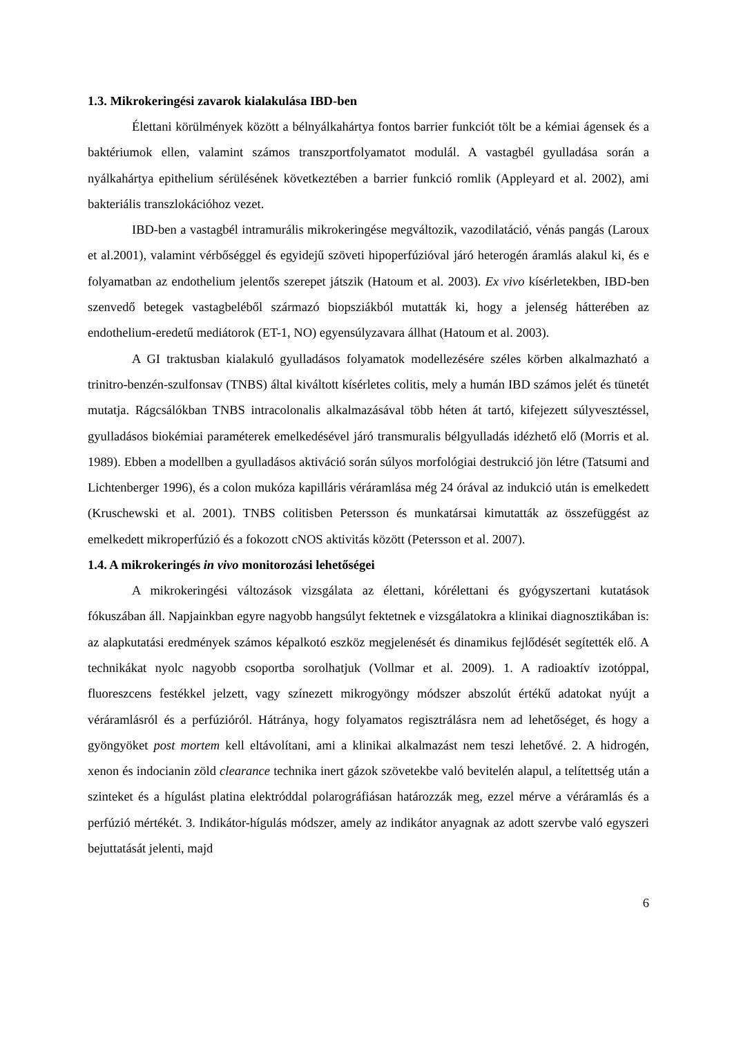1.3. Mikrokeringési zavarok kialakulása IBD-ben
Élettani körülmények között a bélnyálkahártya fontos barrier funkciót tölt be a kémiai ágensek és a baktériumok ellen, valamint számos transzportfolyamatot modulál. A vastagbél gyulladása során a nyálkahártya epithelium sérülésének következtében a barrier funkció romlik (Appleyard et al. 2002), ami bakteriális transzlokációhoz vezet.
IBD-ben a vastagbél intramurális mikrokeringése megváltozik, vazodilatáció, vénás pangás (Laroux et al.2001), valamint vérbőséggel és egyidejű szöveti hipoperfúzióval járó heterogén áramlás alakul ki, és e folyamatban az endothelium jelentős szerepet játszik (Hatoum et al. 2003). Ex vivo kísérletekben, IBD-ben szenvedő betegek vastagbeléből származó biopsziákból mutatták ki, hogy a jelenség hátterében az endothelium-eredetű mediátorok (ET-1, NO) egyensúlyzavara állhat (Hatoum et al. 2003).
A GI traktusban kialakuló gyulladásos folyamatok modellezésére széles körben alkalmazható a trinitro-benzén-szulfonsav (TNBS) által kiváltott kísérletes colitis, mely a humán IBD számos jelét és tünetét mutatja. Rágcsálókban TNBS intracolonalis alkalmazásával több héten át tartó, kifejezett súlyvesztéssel, gyulladásos biokémiai paraméterek emelkedésével járó transmuralis bélgyulladás idézhető elő (Morris et al. 1989). Ebben a modellben a gyulladásos aktiváció során súlyos morfológiai destrukció jön létre (Tatsumi and Lichtenberger 1996), és a colon mukóza kapilláris véráramlása még 24 órával az indukció után is emelkedett (Kruschewski et al. 2001). TNBS colitisben Petersson és munkatársai kimutatták az összefüggést az emelkedett mikroperfúzió és a fokozott cNOS aktivitás között (Petersson et al. 2007).
1.4. A mikrokeringés in vivo monitorozási lehetőségei
A mikrokeringési változások vizsgálata az élettani, kórélettani és gyógyszertani kutatások fókuszában áll. Napjainkban egyre nagyobb hangsúlyt fektetnek e vizsgálatokra a klinikai diagnosztikában is: az alapkutatási eredmények számos képalkotó eszköz megjelenését és dinamikus fejlődését segítették elő. A technikákat nyolc nagyobb csoportba sorolhatjuk (Vollmar et al. 2009). 1. A radioaktív izotóppal, fluoreszcens festékkel jelzett, vagy színezett mikrogyöngy módszer abszolút értékű adatokat nyújt a véráramlásról és a perfúzióról. Hátránya, hogy folyamatos regisztrálásra nem ad lehetőséget, és hogy a gyöngyöket post mortem kell eltávolítani, ami a klinikai alkalmazást nem teszi lehetővé. 2. A hidrogén, xenon és indocianin zöld clearance technika inert gázok szövetekbe való bevitelén alapul, a telítettség után a szinteket és a hígulást platina elektróddal polarográfiásan határozzák meg, ezzel mérve a véráramlás és a perfúzió mértékét. 3. Indikátor-hígulás módszer, amely az indikátor anyagnak az adott szervbe való egyszeri bejuttatását jelenti, majd
6